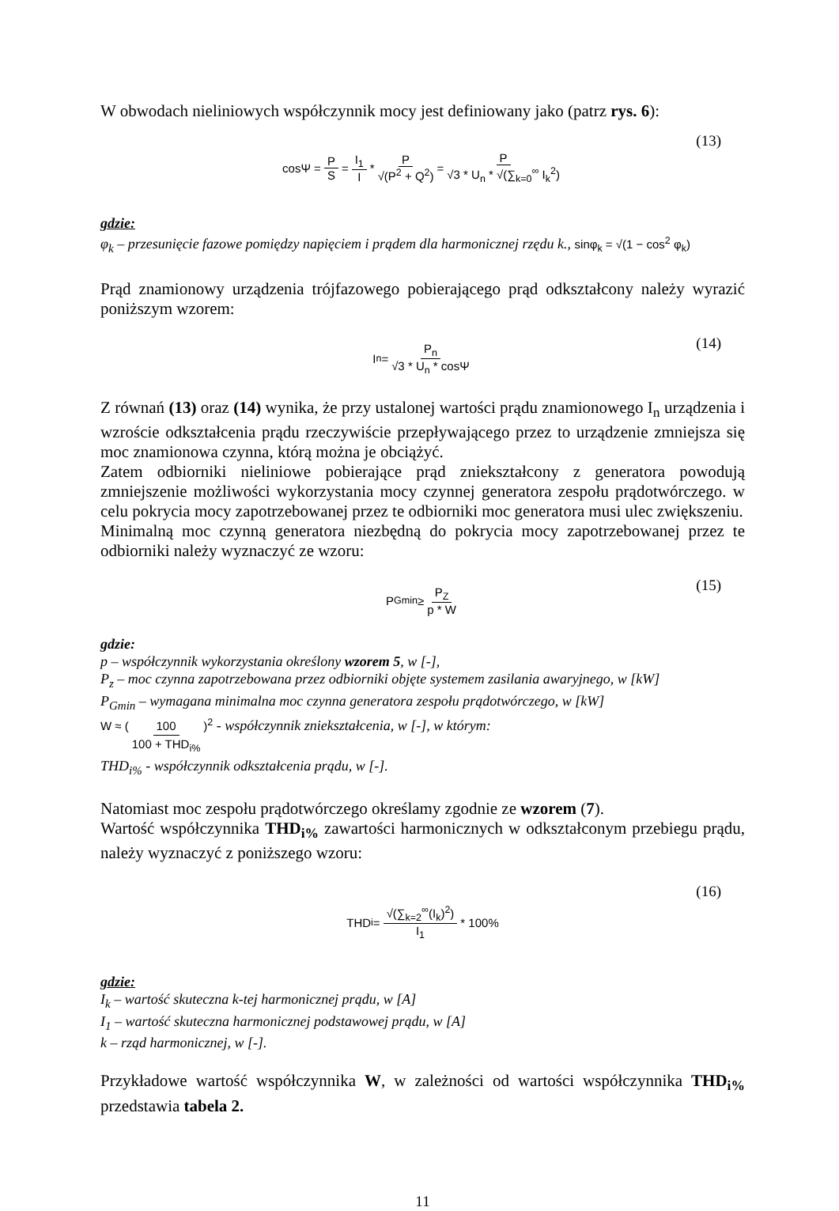W obwodach nieliniowych współczynnik mocy jest definiowany jako (patrz rys. 6):
cosΨ = P S = I<sub>1</sub> I * P √(P<sup>2</sup> + Q<sup>2</sup>) = P √3 * U<sub>n</sub> * √(∑<sub>k=0</sub><sup>∞</sup> I<sub>k</sub><sup>2</sup>) (13)
gdzie:
φ<sub>k</sub> – przesunięcie fazowe pomiędzy napięciem i prądem dla harmonicznej rzędu k., sinφ<sub>k</sub> = √(1 − cos<sup>2</sup> φ<sub>k</sub>)
Prąd znamionowy urządzenia trójfazowego pobierającego prąd odkształcony należy wyrazić poniższym wzorem:
I<sub>n</sub> = P<sub>n</sub> √3 * U<sub>n</sub> * cosΨ (14)
Z równań (13) oraz (14) wynika, że przy ustalonej wartości prądu znamionowego I<sub>n</sub> urządzenia i wzroście odkształcenia prądu rzeczywiście przepływającego przez to urządzenie zmniejsza się moc znamionowa czynna, którą można je obciążyć.
Zatem odbiorniki nieliniowe pobierające prąd zniekształcony z generatora powodują zmniejszenie możliwości wykorzystania mocy czynnej generatora zespołu prądotwórczego. w celu pokrycia mocy zapotrzebowanej przez te odbiorniki moc generatora musi ulec zwiększeniu.
Minimalną moc czynną generatora niezbędną do pokrycia mocy zapotrzebowanej przez te odbiorniki należy wyznaczyć ze wzoru:
P<sub>Gmin</sub> ≥ P<sub>Z</sub> p * W (15)
gdzie:
p – współczynnik wykorzystania określony wzorem 5, w [-],
P<sub>z</sub> – moc czynna zapotrzebowana przez odbiorniki objęte systemem zasilania awaryjnego, w [kW]
P<sub>Gmin</sub> – wymagana minimalna moc czynna generatora zespołu prądotwórczego, w [kW]
W ≈ (100 100 + THD<sub>i%</sub>)<sup>2</sup> - współczynnik zniekształcenia, w [-], w którym:
THD<sub>i%</sub> - współczynnik odkształcenia prądu, w [-].
Natomiast moc zespołu prądotwórczego określamy zgodnie ze wzorem (7).
Wartość współczynnika THD<sub>i%</sub> zawartości harmonicznych w odkształconym przebiegu prądu, należy wyznaczyć z poniższego wzoru:
THD<sub>i</sub> = √(∑<sub>k=2</sub><sup>∞</sup>(I<sub>k</sub>)<sup>2</sup>) I<sub>1</sub> * 100% (16)
gdzie:
I<sub>k</sub> – wartość skuteczna k-tej harmonicznej prądu, w [A]
I<sub>1</sub> – wartość skuteczna harmonicznej podstawowej prądu, w [A]
k – rząd harmonicznej, w [-].
Przykładowe wartość współczynnika W, w zależności od wartości współczynnika THD<sub>i%</sub> przedstawia tabela 2.
11